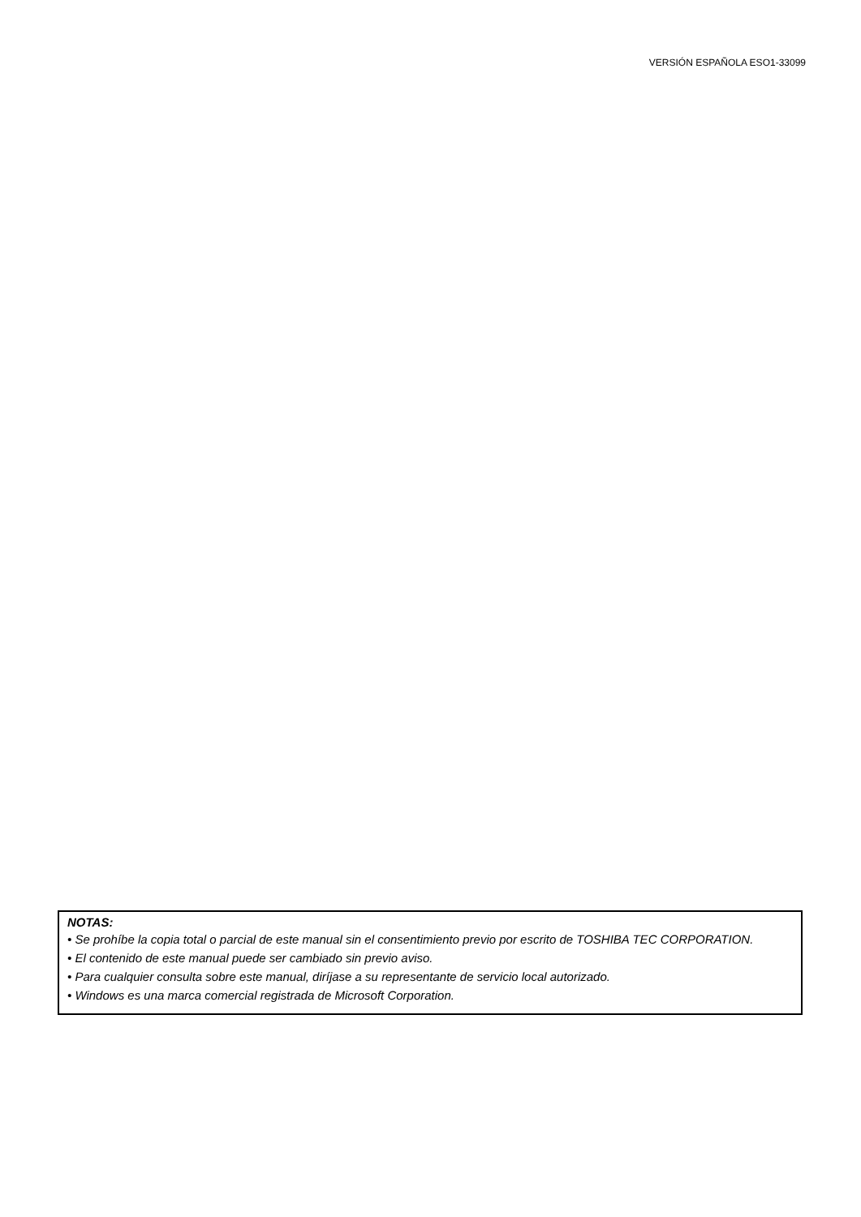VERSIÓN ESPAÑOLA ESO1-33099
NOTAS:
• Se prohíbe la copia total o parcial de este manual sin el consentimiento previo por escrito de TOSHIBA TEC CORPORATION.
• El contenido de este manual puede ser cambiado sin previo aviso.
• Para cualquier consulta sobre este manual, diríjase a su representante de servicio local autorizado.
• Windows es una marca comercial registrada de Microsoft Corporation.